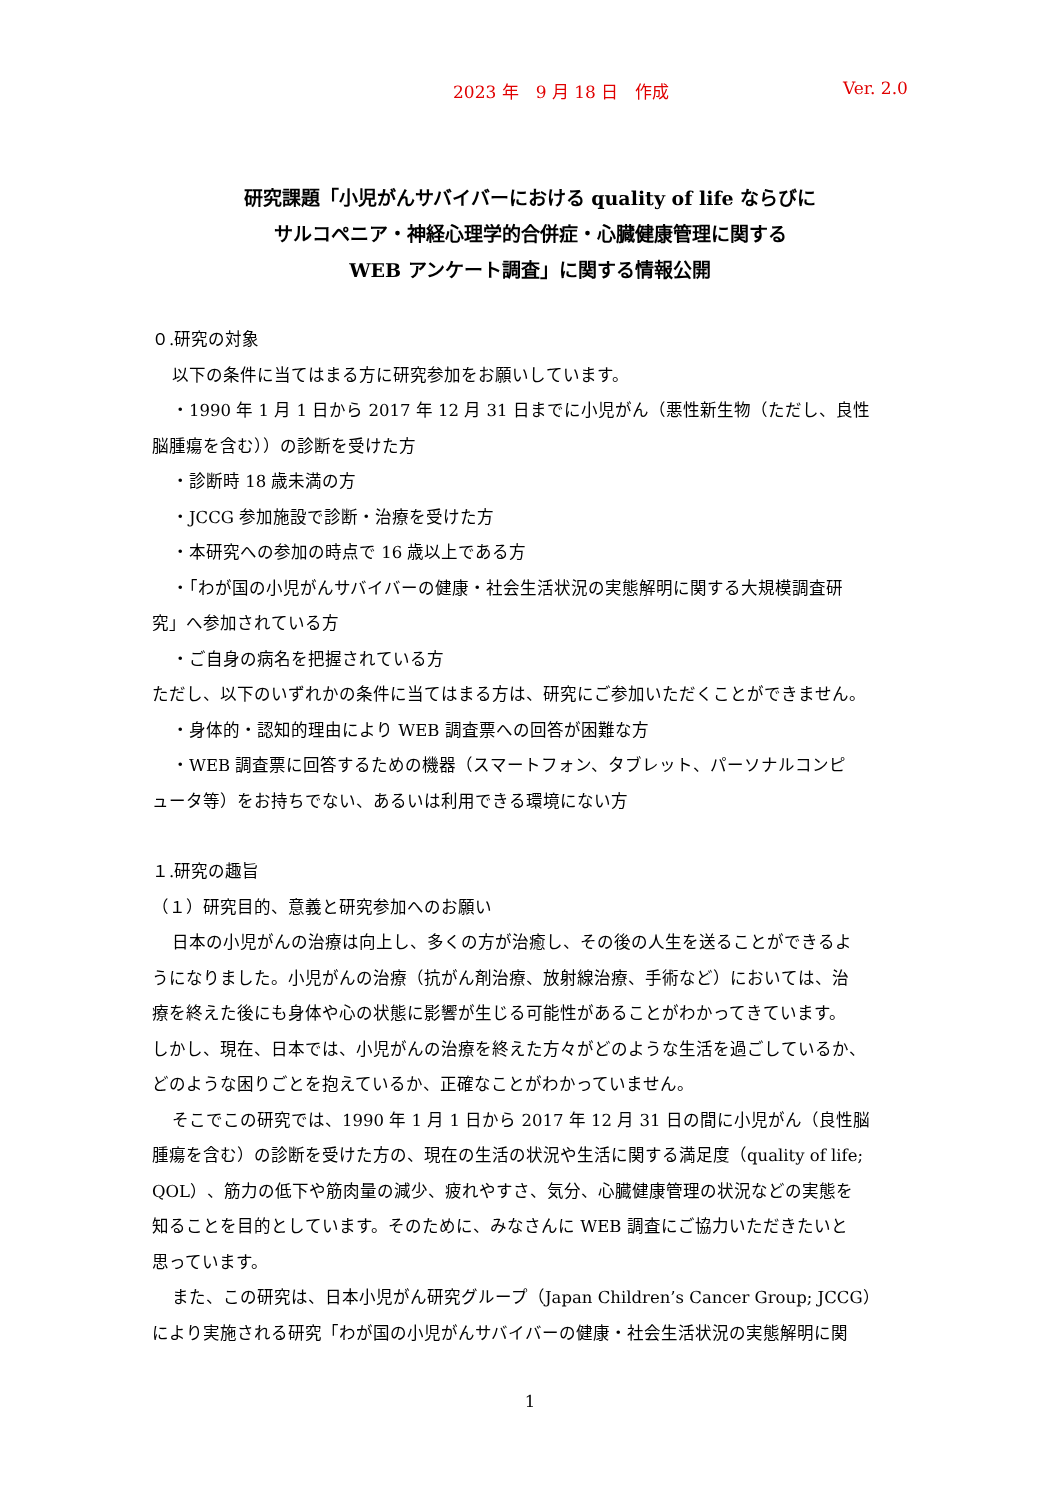2023 年　9 月 18 日　作成 Ver. 2.0
研究課題「小児がんサバイバーにおける quality of life ならびに
サルコペニア・神経心理学的合併症・心臓健康管理に関する
WEB アンケート調査」に関する情報公開
０.研究の対象
以下の条件に当てはまる方に研究参加をお願いしています。
・1990 年 1 月 1 日から 2017 年 12 月 31 日までに小児がん（悪性新生物（ただし、良性
脳腫瘍を含む））の診断を受けた方
・診断時 18 歳未満の方
・JCCG 参加施設で診断・治療を受けた方
・本研究への参加の時点で 16 歳以上である方
・「わが国の小児がんサバイバーの健康・社会生活状況の実態解明に関する大規模調査研
究」へ参加されている方
・ご自身の病名を把握されている方
ただし、以下のいずれかの条件に当てはまる方は、研究にご参加いただくことができません。
・身体的・認知的理由により WEB 調査票への回答が困難な方
・WEB 調査票に回答するための機器（スマートフォン、タブレット、パーソナルコンピ
ュータ等）をお持ちでない、あるいは利用できる環境にない方
１.研究の趣旨
（１）研究目的、意義と研究参加へのお願い
日本の小児がんの治療は向上し、多くの方が治癒し、その後の人生を送ることができるよ
うになりました。小児がんの治療（抗がん剤治療、放射線治療、手術など）においては、治
療を終えた後にも身体や心の状態に影響が生じる可能性があることがわかってきています。
しかし、現在、日本では、小児がんの治療を終えた方々がどのような生活を過ごしているか、
どのような困りごとを抱えているか、正確なことがわかっていません。
そこでこの研究では、1990 年 1 月 1 日から 2017 年 12 月 31 日の間に小児がん（良性脳
腫瘍を含む）の診断を受けた方の、現在の生活の状況や生活に関する満足度（quality of life;
QOL）、筋力の低下や筋肉量の減少、疲れやすさ、気分、心臓健康管理の状況などの実態を
知ることを目的としています。そのために、みなさんに WEB 調査にご協力いただきたいと
思っています。
また、この研究は、日本小児がん研究グループ（Japan Children’s Cancer Group; JCCG）
により実施される研究「わが国の小児がんサバイバーの健康・社会生活状況の実態解明に関
1